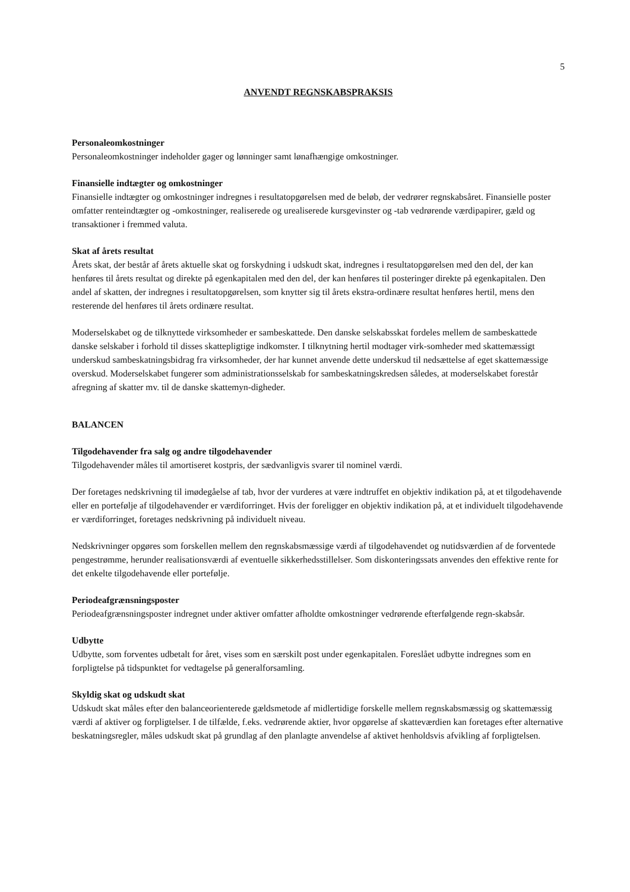5
ANVENDT REGNSKABSPRAKSIS
Personaleomkostninger
Personaleomkostninger indeholder gager og lønninger samt lønafhængige omkostninger.
Finansielle indtægter og omkostninger
Finansielle indtægter og omkostninger indregnes i resultatopgørelsen med de beløb, der vedrører regnskabsåret. Finansielle poster omfatter renteindtægter og -omkostninger, realiserede og urealiserede kursgevinster og -tab vedrørende værdipapirer, gæld og transaktioner i fremmed valuta.
Skat af årets resultat
Årets skat, der består af årets aktuelle skat og forskydning i udskudt skat, indregnes i resultatopgørelsen med den del, der kan henføres til årets resultat og direkte på egenkapitalen med den del, der kan henføres til posteringer direkte på egenkapitalen. Den andel af skatten, der indregnes i resultatopgørelsen, som knytter sig til årets ekstra-ordinære resultat henføres hertil, mens den resterende del henføres til årets ordinære resultat.
Moderselskabet og de tilknyttede virksomheder er sambeskattede. Den danske selskabsskat fordeles mellem de sambeskattede danske selskaber i forhold til disses skattepligtige indkomster. I tilknytning hertil modtager virk-somheder med skattemæssigt underskud sambeskatningsbidrag fra virksomheder, der har kunnet anvende dette underskud til nedsættelse af eget skattemæssige overskud. Moderselskabet fungerer som administrationsselskab for sambeskatningskredsen således, at moderselskabet forestår afregning af skatter mv. til de danske skattemyn-digheder.
BALANCEN
Tilgodehavender fra salg og andre tilgodehavender
Tilgodehavender måles til amortiseret kostpris, der sædvanligvis svarer til nominel værdi.
Der foretages nedskrivning til imødegåelse af tab, hvor der vurderes at være indtruffet en objektiv indikation på, at et tilgodehavende eller en portefølje af tilgodehavender er værdiforringet. Hvis der foreligger en objektiv indikation på, at et individuelt tilgodehavende er værdiforringet, foretages nedskrivning på individuelt niveau.
Nedskrivninger opgøres som forskellen mellem den regnskabsmæssige værdi af tilgodehavendet og nutidsværdien af de forventede pengestrømme, herunder realisationsværdi af eventuelle sikkerhedsstillelser. Som diskonteringssats anvendes den effektive rente for det enkelte tilgodehavende eller portefølje.
Periodeafgrænsningsposter
Periodeafgrænsningsposter indregnet under aktiver omfatter afholdte omkostninger vedrørende efterfølgende regn-skabsår.
Udbytte
Udbytte, som forventes udbetalt for året, vises som en særskilt post under egenkapitalen. Foreslået udbytte indregnes som en forpligtelse på tidspunktet for vedtagelse på generalforsamling.
Skyldig skat og udskudt skat
Udskudt skat måles efter den balanceorienterede gældsmetode af midlertidige forskelle mellem regnskabsmæssig og skattemæssig værdi af aktiver og forpligtelser. I de tilfælde, f.eks. vedrørende aktier, hvor opgørelse af skatteværdien kan foretages efter alternative beskatningsregler, måles udskudt skat på grundlag af den planlagte anvendelse af aktivet henholdsvis afvikling af forpligtelsen.